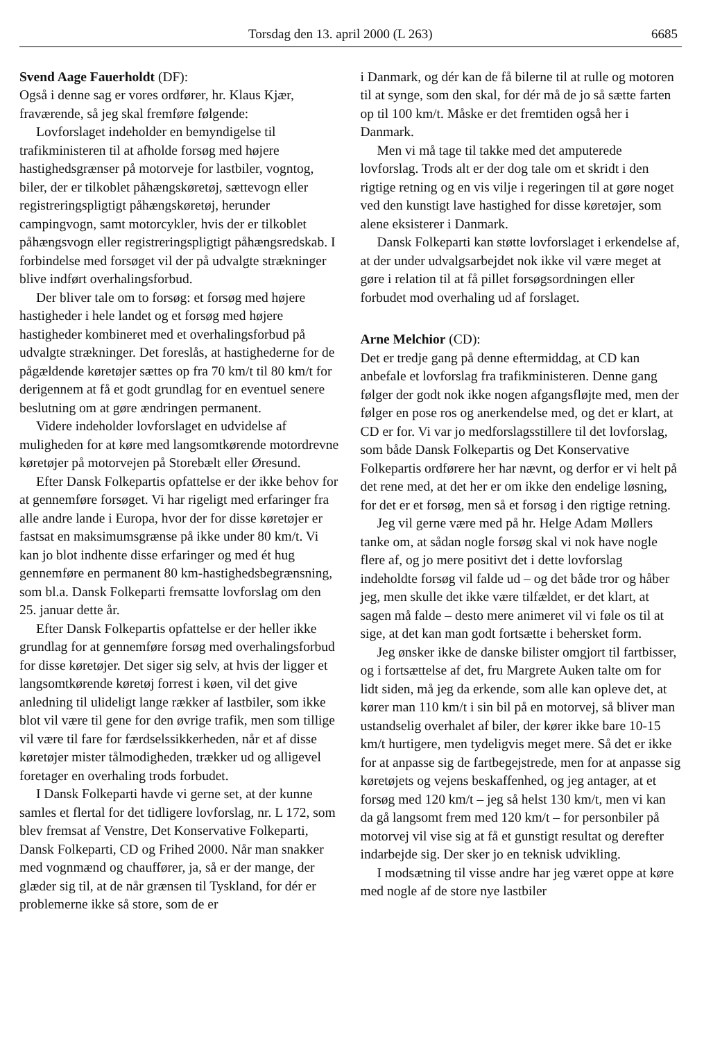Torsdag den 13. april 2000 (L 263) 6685
Svend Aage Fauerholdt (DF):
Også i denne sag er vores ordfører, hr. Klaus Kjær, fraværende, så jeg skal fremføre følgende:
Lovforslaget indeholder en bemyndigelse til trafikministeren til at afholde forsøg med højere hastighedsgrænser på motorveje for lastbiler, vogntog, biler, der er tilkoblet påhængskøretøj, sættevogn eller registreringspligtigt påhængskøretøj, herunder campingvogn, samt motorcykler, hvis der er tilkoblet påhængsvogn eller registreringspligtigt påhængsredskab. I forbindelse med forsøget vil der på udvalgte strækninger blive indført overhalingsforbud.
Der bliver tale om to forsøg: et forsøg med højere hastigheder i hele landet og et forsøg med højere hastigheder kombineret med et overhalingsforbud på udvalgte strækninger. Det foreslås, at hastighederne for de pågældende køretøjer sættes op fra 70 km/t til 80 km/t for derigennem at få et godt grundlag for en eventuel senere beslutning om at gøre ændringen permanent.
Videre indeholder lovforslaget en udvidelse af muligheden for at køre med langsomtkørende motordrevne køretøjer på motorvejen på Storebælt eller Øresund.
Efter Dansk Folkepartis opfattelse er der ikke behov for at gennemføre forsøget. Vi har rigeligt med erfaringer fra alle andre lande i Europa, hvor der for disse køretøjer er fastsat en maksimumsgrænse på ikke under 80 km/t. Vi kan jo blot indhente disse erfaringer og med ét hug gennemføre en permanent 80 km-hastighedsbegrænsning, som bl.a. Dansk Folkeparti fremsatte lovforslag om den 25. januar dette år.
Efter Dansk Folkepartis opfattelse er der heller ikke grundlag for at gennemføre forsøg med overhalingsforbud for disse køretøjer. Det siger sig selv, at hvis der ligger et langsomtkørende køretøj forrest i køen, vil det give anledning til ulideligt lange rækker af lastbiler, som ikke blot vil være til gene for den øvrige trafik, men som tillige vil være til fare for færdselssikkerheden, når et af disse køretøjer mister tålmodigheden, trækker ud og alligevel foretager en overhaling trods forbudet.
I Dansk Folkeparti havde vi gerne set, at der kunne samles et flertal for det tidligere lovforslag, nr. L 172, som blev fremsat af Venstre, Det Konservative Folkeparti, Dansk Folkeparti, CD og Frihed 2000. Når man snakker med vognmænd og chauffører, ja, så er der mange, der glæder sig til, at de når grænsen til Tyskland, for dér er problemerne ikke så store, som de er
i Danmark, og dér kan de få bilerne til at rulle og motoren til at synge, som den skal, for dér må de jo så sætte farten op til 100 km/t. Måske er det fremtiden også her i Danmark.
Men vi må tage til takke med det amputerede lovforslag. Trods alt er der dog tale om et skridt i den rigtige retning og en vis vilje i regeringen til at gøre noget ved den kunstigt lave hastighed for disse køretøjer, som alene eksisterer i Danmark.
Dansk Folkeparti kan støtte lovforslaget i erkendelse af, at der under udvalgsarbejdet nok ikke vil være meget at gøre i relation til at få pillet forsøgsordningen eller forbudet mod overhaling ud af forslaget.
Arne Melchior (CD):
Det er tredje gang på denne eftermiddag, at CD kan anbefale et lovforslag fra trafikministeren. Denne gang følger der godt nok ikke nogen afgangsfløjte med, men der følger en pose ros og anerkendelse med, og det er klart, at CD er for. Vi var jo medforslagsstillere til det lovforslag, som både Dansk Folkepartis og Det Konservative Folkepartis ordførere her har nævnt, og derfor er vi helt på det rene med, at det her er om ikke den endelige løsning, for det er et forsøg, men så et forsøg i den rigtige retning.
Jeg vil gerne være med på hr. Helge Adam Møllers tanke om, at sådan nogle forsøg skal vi nok have nogle flere af, og jo mere positivt det i dette lovforslag indeholdte forsøg vil falde ud – og det både tror og håber jeg, men skulle det ikke være tilfældet, er det klart, at sagen må falde – desto mere animeret vil vi føle os til at sige, at det kan man godt fortsætte i behersket form.
Jeg ønsker ikke de danske bilister omgjort til fartbisser, og i fortsættelse af det, fru Margrete Auken talte om for lidt siden, må jeg da erkende, som alle kan opleve det, at kører man 110 km/t i sin bil på en motorvej, så bliver man ustandselig overhalet af biler, der kører ikke bare 10-15 km/t hurtigere, men tydeligvis meget mere. Så det er ikke for at anpasse sig de fartbegejstrede, men for at anpasse sig køretøjets og vejens beskaffenhed, og jeg antager, at et forsøg med 120 km/t – jeg så helst 130 km/t, men vi kan da gå langsomt frem med 120 km/t – for personbiler på motorvej vil vise sig at få et gunstigt resultat og derefter indarbejde sig. Der sker jo en teknisk udvikling.
I modsætning til visse andre har jeg været oppe at køre med nogle af de store nye lastbiler